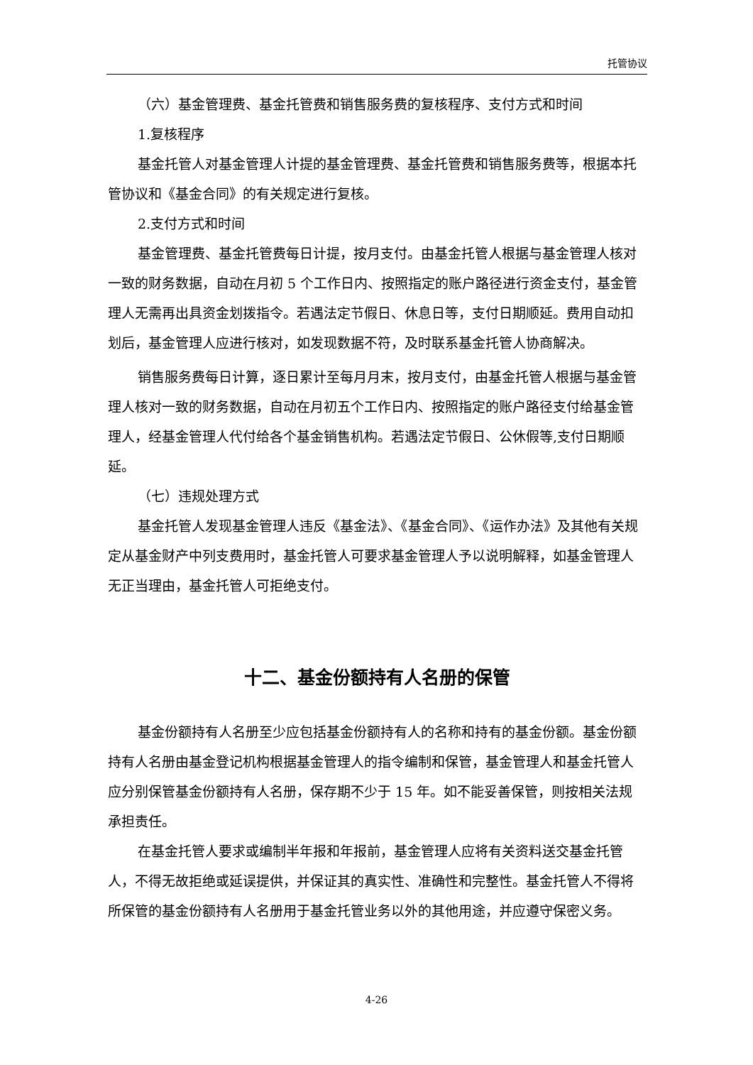托管协议
（六）基金管理费、基金托管费和销售服务费的复核程序、支付方式和时间
1.复核程序
基金托管人对基金管理人计提的基金管理费、基金托管费和销售服务费等，根据本托管协议和《基金合同》的有关规定进行复核。
2.支付方式和时间
基金管理费、基金托管费每日计提，按月支付。由基金托管人根据与基金管理人核对一致的财务数据，自动在月初 5 个工作日内、按照指定的账户路径进行资金支付，基金管理人无需再出具资金划拨指令。若遇法定节假日、休息日等，支付日期顺延。费用自动扣划后，基金管理人应进行核对，如发现数据不符，及时联系基金托管人协商解决。
销售服务费每日计算，逐日累计至每月月末，按月支付，由基金托管人根据与基金管理人核对一致的财务数据，自动在月初五个工作日内、按照指定的账户路径支付给基金管理人，经基金管理人代付给各个基金销售机构。若遇法定节假日、公休假等,支付日期顺延。
（七）违规处理方式
基金托管人发现基金管理人违反《基金法》、《基金合同》、《运作办法》及其他有关规定从基金财产中列支费用时，基金托管人可要求基金管理人予以说明解释，如基金管理人无正当理由，基金托管人可拒绝支付。
十二、基金份额持有人名册的保管
基金份额持有人名册至少应包括基金份额持有人的名称和持有的基金份额。基金份额持有人名册由基金登记机构根据基金管理人的指令编制和保管，基金管理人和基金托管人应分别保管基金份额持有人名册，保存期不少于 15 年。如不能妥善保管，则按相关法规承担责任。
在基金托管人要求或编制半年报和年报前，基金管理人应将有关资料送交基金托管人，不得无故拒绝或延误提供，并保证其的真实性、准确性和完整性。基金托管人不得将所保管的基金份额持有人名册用于基金托管业务以外的其他用途，并应遵守保密义务。
4-26